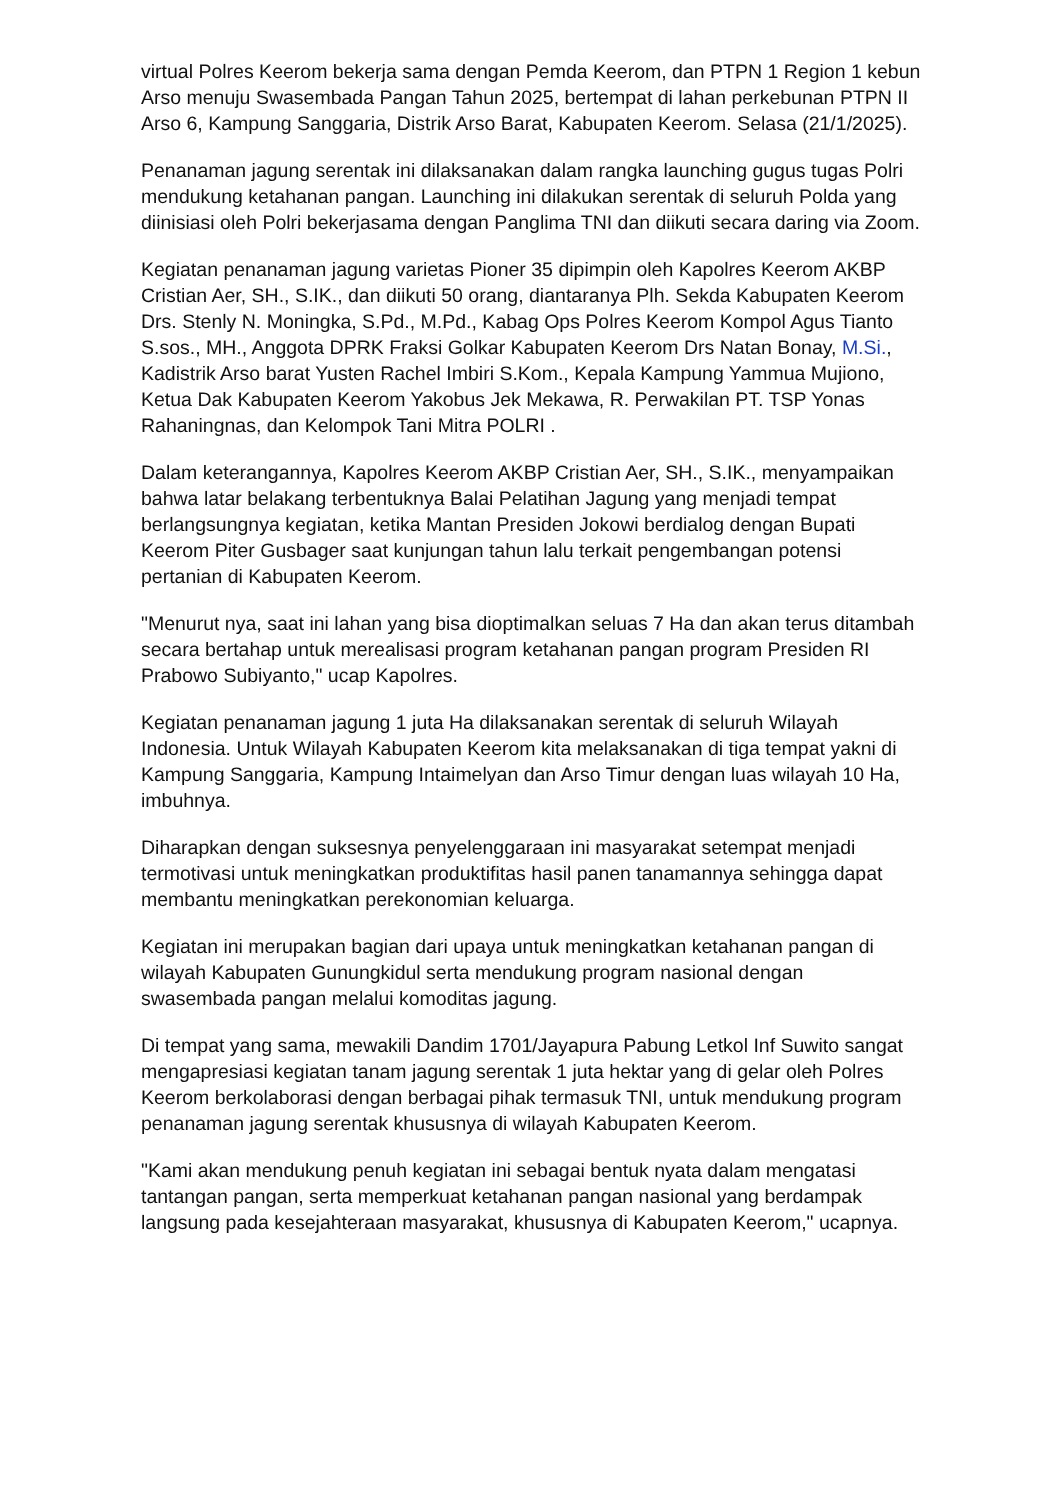virtual Polres Keerom bekerja sama dengan Pemda Keerom, dan PTPN 1 Region 1 kebun Arso menuju Swasembada Pangan Tahun 2025, bertempat di lahan perkebunan PTPN II Arso 6, Kampung Sanggaria, Distrik Arso Barat, Kabupaten Keerom. Selasa (21/1/2025).
Penanaman jagung serentak ini dilaksanakan dalam rangka launching gugus tugas Polri mendukung ketahanan pangan. Launching ini dilakukan serentak di seluruh Polda yang diinisiasi oleh Polri bekerjasama dengan Panglima TNI dan diikuti secara daring via Zoom.
Kegiatan penanaman jagung varietas Pioner 35 dipimpin oleh Kapolres Keerom AKBP Cristian Aer, SH., S.IK., dan diikuti 50 orang, diantaranya Plh. Sekda Kabupaten Keerom Drs. Stenly N. Moningka, S.Pd., M.Pd., Kabag Ops Polres Keerom Kompol Agus Tianto S.sos., MH., Anggota DPRK Fraksi Golkar Kabupaten Keerom Drs Natan Bonay, M.Si., Kadistrik Arso barat Yusten Rachel Imbiri S.Kom., Kepala Kampung Yammua Mujiono, Ketua Dak Kabupaten Keerom Yakobus Jek Mekawa, R. Perwakilan PT. TSP Yonas Rahaningnas, dan Kelompok Tani Mitra POLRI .
Dalam keterangannya, Kapolres Keerom AKBP Cristian Aer, SH., S.IK., menyampaikan bahwa latar belakang terbentuknya Balai Pelatihan Jagung yang menjadi tempat berlangsungnya kegiatan, ketika Mantan Presiden Jokowi berdialog dengan Bupati Keerom Piter Gusbager saat kunjungan tahun lalu terkait pengembangan potensi pertanian di Kabupaten Keerom.
"Menurut nya, saat ini lahan yang bisa dioptimalkan seluas 7 Ha dan akan terus ditambah secara bertahap untuk merealisasi program ketahanan pangan program Presiden RI Prabowo Subiyanto," ucap Kapolres.
Kegiatan penanaman jagung 1 juta Ha dilaksanakan serentak di seluruh Wilayah Indonesia. Untuk Wilayah Kabupaten Keerom kita melaksanakan di tiga tempat yakni di Kampung Sanggaria, Kampung Intaimelyan dan Arso Timur dengan luas wilayah 10 Ha, imbuhnya.
Diharapkan dengan suksesnya penyelenggaraan ini masyarakat setempat menjadi termotivasi untuk meningkatkan produktifitas hasil panen tanamannya sehingga dapat membantu meningkatkan perekonomian keluarga.
Kegiatan ini merupakan bagian dari upaya untuk meningkatkan ketahanan pangan di wilayah Kabupaten Gunungkidul serta mendukung program nasional dengan swasembada pangan melalui komoditas jagung.
Di tempat yang sama, mewakili Dandim 1701/Jayapura Pabung Letkol Inf Suwito sangat mengapresiasi kegiatan tanam jagung serentak 1 juta hektar yang di gelar oleh Polres Keerom berkolaborasi dengan berbagai pihak termasuk TNI, untuk mendukung program penanaman jagung serentak khususnya di wilayah Kabupaten Keerom.
"Kami akan mendukung penuh kegiatan ini sebagai bentuk nyata dalam mengatasi tantangan pangan, serta memperkuat ketahanan pangan nasional yang berdampak langsung pada kesejahteraan masyarakat, khususnya di Kabupaten Keerom," ucapnya.